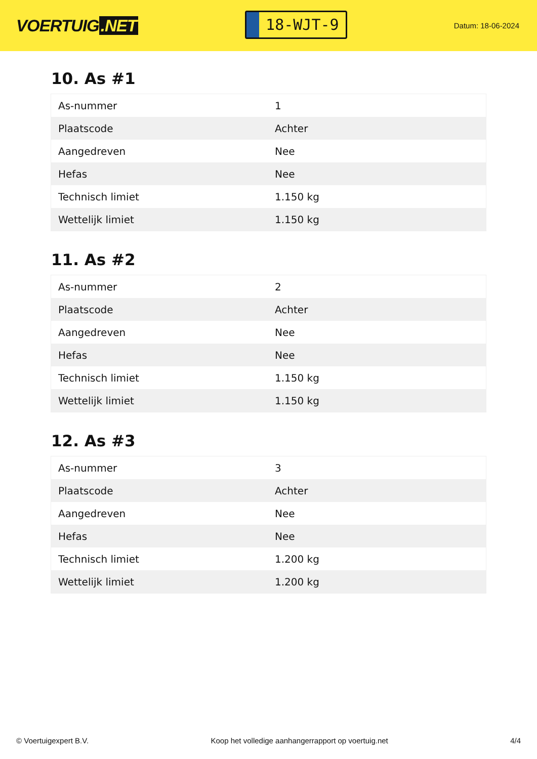VOERTUIG.NET
18-WJT-9
Datum: 18-06-2024
10. As #1
| As-nummer | 1 |
| Plaatscode | Achter |
| Aangedreven | Nee |
| Hefas | Nee |
| Technisch limiet | 1.150 kg |
| Wettelijk limiet | 1.150 kg |
11. As #2
| As-nummer | 2 |
| Plaatscode | Achter |
| Aangedreven | Nee |
| Hefas | Nee |
| Technisch limiet | 1.150 kg |
| Wettelijk limiet | 1.150 kg |
12. As #3
| As-nummer | 3 |
| Plaatscode | Achter |
| Aangedreven | Nee |
| Hefas | Nee |
| Technisch limiet | 1.200 kg |
| Wettelijk limiet | 1.200 kg |
© Voertuigexpert B.V. Koop het volledige aanhangerrapport op voertuig.net 4/4